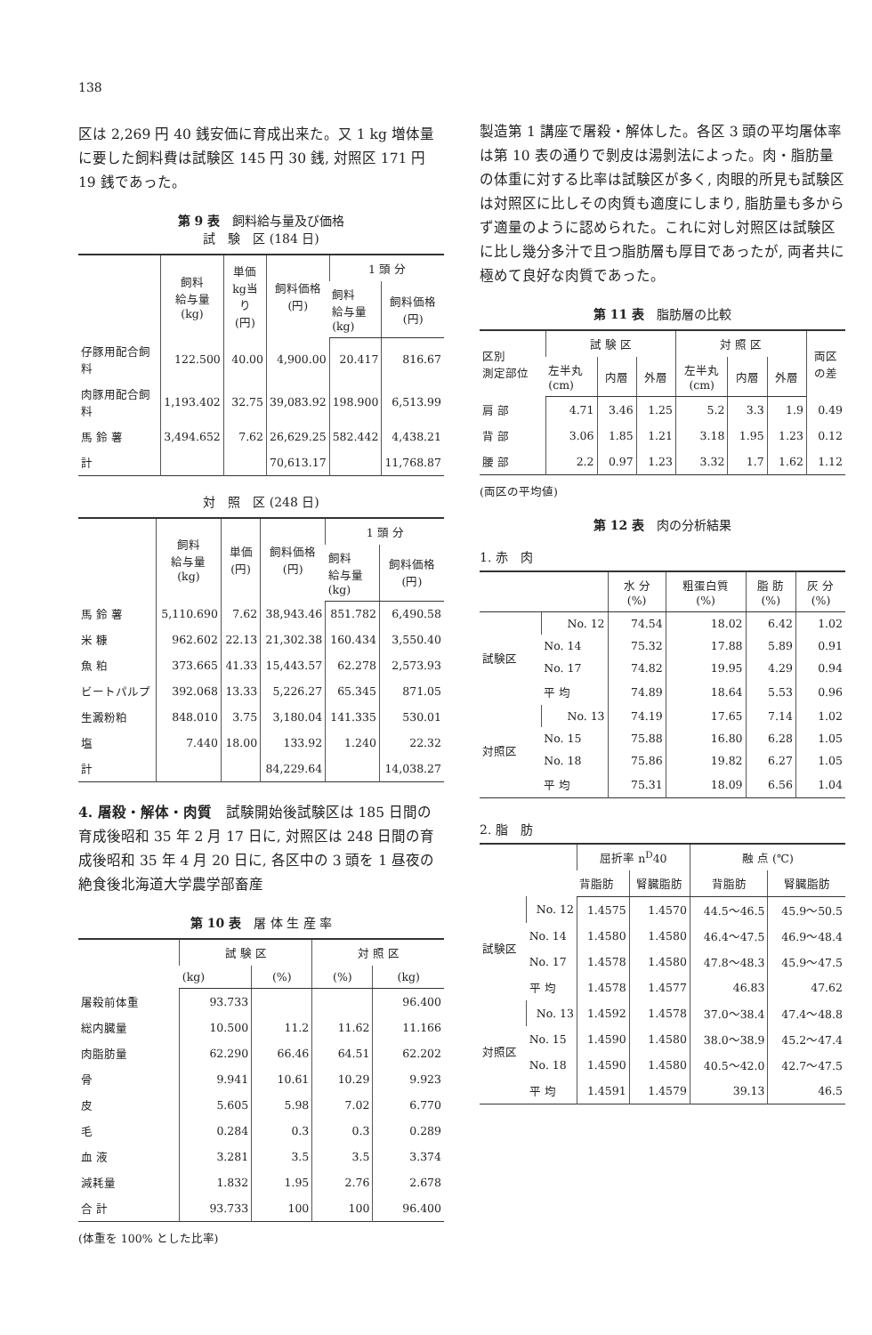138
区は 2,269 円 40 銭安価に育成出来た。又 1 kg 増体量に要した飼料費は試験区 145 円 30 銭, 対照区 171 円 19 銭であった。
第 9 表　飼料給与量及び価格
試　験　区 (184 日)
| | 飼料 給与量 (kg) | 単価 kg当り (円) | 飼料価格 (円) | 1 頭 分 | |
| --- | --- | --- | --- | --- | --- |
| | | | | 飼料 給与量 (kg) | 飼料価格 (円) |
| 仔豚用配合飼料 | 122.500 | 40.00 | 4,900.00 | 20.417 | 816.67 |
| 肉豚用配合飼料 | 1,193.402 | 32.75 | 39,083.92 | 198.900 | 6,513.99 |
| 馬 鈴 薯 | 3,494.652 | 7.62 | 26,629.25 | 582.442 | 4,438.21 |
| 計 | | | 70,613.17 | | 11,768.87 |
対　照　区 (248 日)
| | 飼料 給与量 (kg) | 単価 (円) | 飼料価格 (円) | 1 頭 分 | |
| --- | --- | --- | --- | --- | --- |
| | | | | 飼料 給与量 (kg) | 飼料価格 (円) |
| 馬 鈴 薯 | 5,110.690 | 7.62 | 38,943.46 | 851.782 | 6,490.58 |
| 米 糠 | 962.602 | 22.13 | 21,302.38 | 160.434 | 3,550.40 |
| 魚 粕 | 373.665 | 41.33 | 15,443.57 | 62.278 | 2,573.93 |
| ビートパルプ | 392.068 | 13.33 | 5,226.27 | 65.345 | 871.05 |
| 生澱粉粕 | 848.010 | 3.75 | 3,180.04 | 141.335 | 530.01 |
| 塩 | 7.440 | 18.00 | 133.92 | 1.240 | 22.32 |
| 計 | | | 84,229.64 | | 14,038.27 |
4. 屠殺・解体・肉質　試験開始後試験区は 185 日間の育成後昭和 35 年 2 月 17 日に, 対照区は 248 日間の育成後昭和 35 年 4 月 20 日に, 各区中の 3 頭を 1 昼夜の絶食後北海道大学農学部畜産
第 10 表　屠 体 生 産 率
| | 試 験 区 | | 対 照 区 | |
| --- | --- | --- | --- | --- |
| | (kg) | (%) | (%) | (kg) |
| 屠殺前体重 | 93.733 | | | 96.400 |
| 総内臓量 | 10.500 | 11.2 | 11.62 | 11.166 |
| 肉脂肪量 | 62.290 | 66.46 | 64.51 | 62.202 |
| 骨 | 9.941 | 10.61 | 10.29 | 9.923 |
| 皮 | 5.605 | 5.98 | 7.02 | 6.770 |
| 毛 | 0.284 | 0.3 | 0.3 | 0.289 |
| 血 液 | 3.281 | 3.5 | 3.5 | 3.374 |
| 減耗量 | 1.832 | 1.95 | 2.76 | 2.678 |
| 合 計 | 93.733 | 100 | 100 | 96.400 |
(体重を 100% とした比率)
製造第 1 講座で屠殺・解体した。各区 3 頭の平均屠体率は第 10 表の通りで剝皮は湯剝法によった。肉・脂肪量の体重に対する比率は試験区が多く, 肉眼的所見も試験区は対照区に比しその肉質も適度にしまり, 脂肪量も多からず適量のように認められた。これに対し対照区は試験区に比し幾分多汁で且つ脂肪層も厚目であったが, 両者共に極めて良好な肉質であった。
第 11 表　脂肪層の比較
| 区別 測定部位 | 試 験 区 | | | 対 照 区 | | | 両区 の差 |
| --- | --- | --- | --- | --- | --- | --- | --- |
| | 左半丸 (cm) | 内層 | 外層 | 左半丸 (cm) | 内層 | 外層 | |
| 肩 部 | 4.71 | 3.46 | 1.25 | 5.2 | 3.3 | 1.9 | 0.49 |
| 背 部 | 3.06 | 1.85 | 1.21 | 3.18 | 1.95 | 1.23 | 0.12 |
| 腰 部 | 2.2 | 0.97 | 1.23 | 3.32 | 1.7 | 1.62 | 1.12 |
(両区の平均値)
第 12 表　肉の分析結果
1. 赤　肉
| | | 水 分 (%) | 粗蛋白質 (%) | 脂 肪 (%) | 灰 分 (%) |
| --- | --- | --- | --- | --- | --- |
| 試験区 | No. 12 | 74.54 | 18.02 | 6.42 | 1.02 |
| | No. 14 | 75.32 | 17.88 | 5.89 | 0.91 |
| | No. 17 | 74.82 | 19.95 | 4.29 | 0.94 |
| | 平 均 | 74.89 | 18.64 | 5.53 | 0.96 |
| 対照区 | No. 13 | 74.19 | 17.65 | 7.14 | 1.02 |
| | No. 15 | 75.88 | 16.80 | 6.28 | 1.05 |
| | No. 18 | 75.86 | 19.82 | 6.27 | 1.05 |
| | 平 均 | 75.31 | 18.09 | 6.56 | 1.04 |
2. 脂　肪
| | | 屈折率 n<sup>D</sup>40 | | 融 点 (℃) | |
| --- | --- | --- | --- | --- | --- |
| | | 背脂肪 | 腎臓脂肪 | 背脂肪 | 腎臓脂肪 |
| 試験区 | No. 12 | 1.4575 | 1.4570 | 44.5～46.5 | 45.9～50.5 |
| | No. 14 | 1.4580 | 1.4580 | 46.4～47.5 | 46.9～48.4 |
| | No. 17 | 1.4578 | 1.4580 | 47.8～48.3 | 45.9～47.5 |
| | 平 均 | 1.4578 | 1.4577 | 46.83 | 47.62 |
| 対照区 | No. 13 | 1.4592 | 1.4578 | 37.0～38.4 | 47.4～48.8 |
| | No. 15 | 1.4590 | 1.4580 | 38.0～38.9 | 45.2～47.4 |
| | No. 18 | 1.4590 | 1.4580 | 40.5～42.0 | 42.7～47.5 |
| | 平 均 | 1.4591 | 1.4579 | 39.13 | 46.5 |